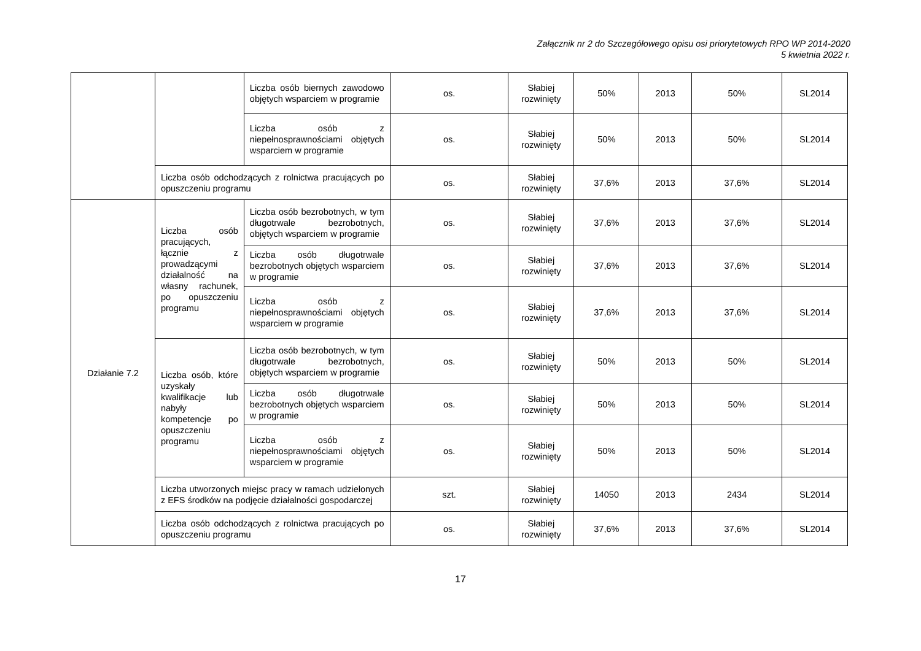Załącznik nr 2 do Szczegółowego opisu osi priorytetowych RPO WP 2014-2020
5 kwietnia 2022 r.
| | | Liczba osób biernych zawodowo objętych wsparciem w programie | os. | Słabiej rozwinięty | 50% | 2013 | 50% | SL2014 |
| | | Liczba osób z niepełnosprawnościami objętych wsparciem w programie | os. | Słabiej rozwinięty | 50% | 2013 | 50% | SL2014 |
| | Liczba osób odchodzących z rolnictwa pracujących po opuszczeniu programu | | os. | Słabiej rozwinięty | 37,6% | 2013 | 37,6% | SL2014 |
| Działanie 7.2 | Liczba osób pracujących, łącznie z prowadzącymi działalność na własny rachunek, po opuszczeniu programu | Liczba osób bezrobotnych, w tym długotrwale bezrobotnych, objętych wsparciem w programie | os. | Słabiej rozwinięty | 37,6% | 2013 | 37,6% | SL2014 |
| | | Liczba osób długotrwale bezrobotnych objętych wsparciem w programie | os. | Słabiej rozwinięty | 37,6% | 2013 | 37,6% | SL2014 |
| | | Liczba osób z niepełnosprawnościami objętych wsparciem w programie | os. | Słabiej rozwinięty | 37,6% | 2013 | 37,6% | SL2014 |
| | Liczba osób, które uzyskały kwalifikacje lub nabyły kompetencje po opuszczeniu programu | Liczba osób bezrobotnych, w tym długotrwale bezrobotnych, objętych wsparciem w programie | os. | Słabiej rozwinięty | 50% | 2013 | 50% | SL2014 |
| | | Liczba osób długotrwale bezrobotnych objętych wsparciem w programie | os. | Słabiej rozwinięty | 50% | 2013 | 50% | SL2014 |
| | | Liczba osób z niepełnosprawnościami objętych wsparciem w programie | os. | Słabiej rozwinięty | 50% | 2013 | 50% | SL2014 |
| | Liczba utworzonych miejsc pracy w ramach udzielonych z EFS środków na podjęcie działalności gospodarczej | | szt. | Słabiej rozwinięty | 14050 | 2013 | 2434 | SL2014 |
| | Liczba osób odchodzących z rolnictwa pracujących po opuszczeniu programu | | os. | Słabiej rozwinięty | 37,6% | 2013 | 37,6% | SL2014 |
17